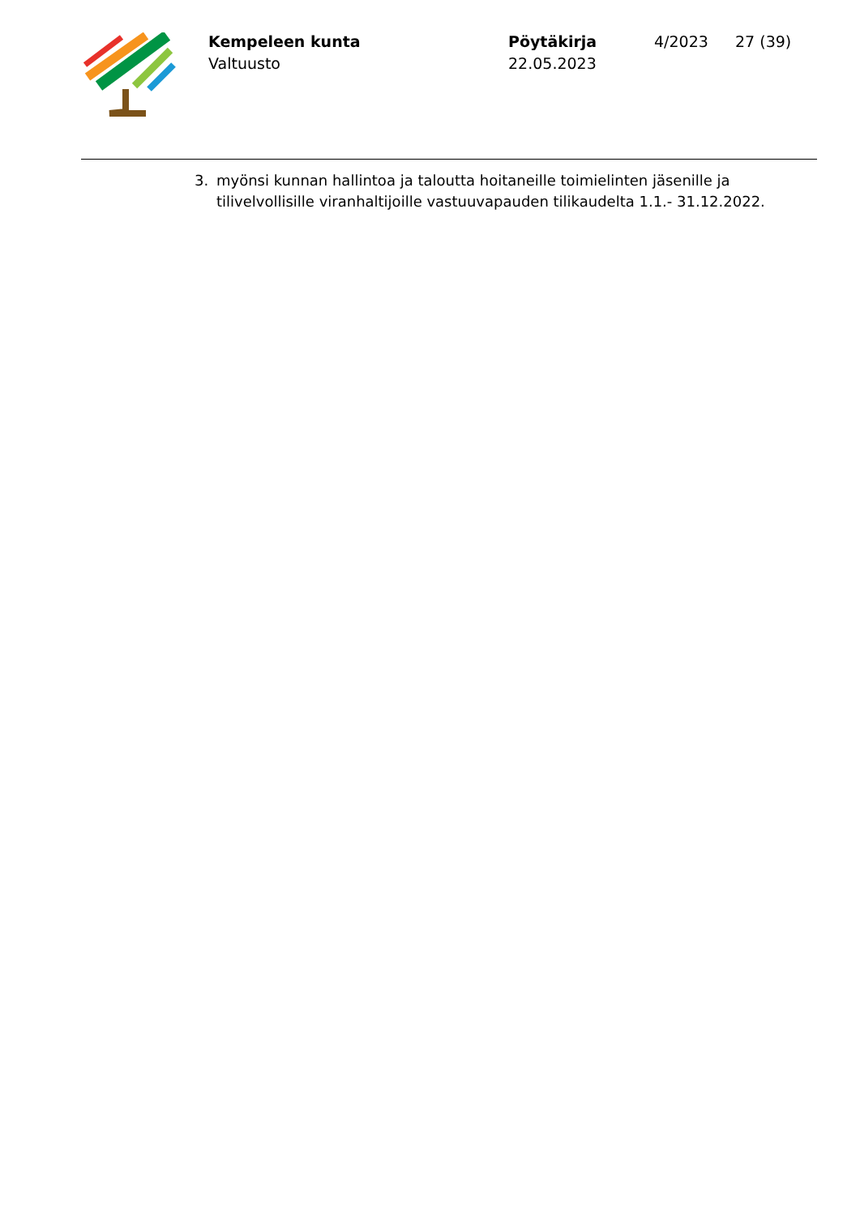Kempeleen kunta
Valtuusto
Pöytäkirja
22.05.2023
4/2023 27 (39)
3. myönsi kunnan hallintoa ja taloutta hoitaneille toimielinten jäsenille ja
tilivelvollisille viranhaltijoille vastuuvapauden tilikaudelta 1.1.- 31.12.2022.